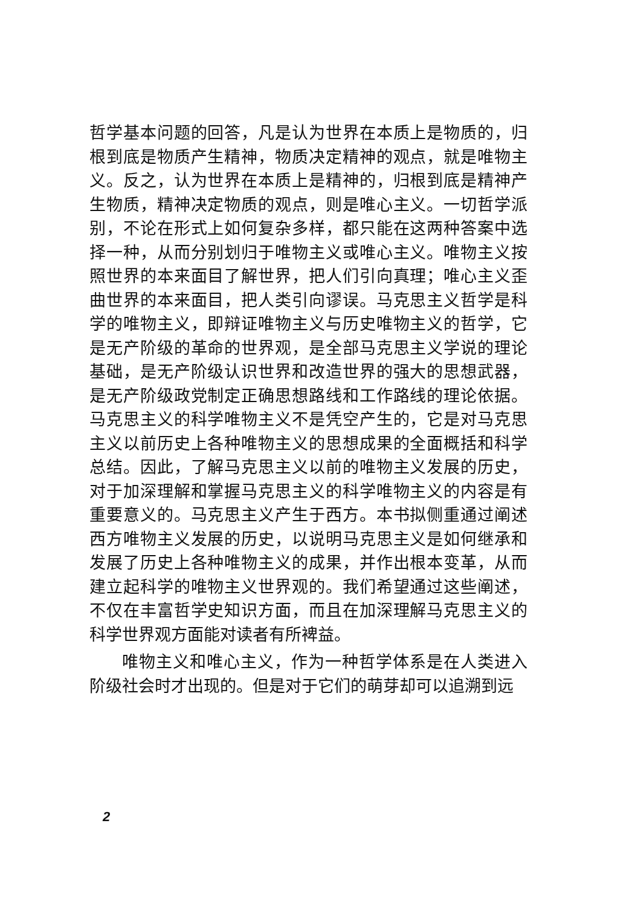哲学基本问题的回答，凡是认为世界在本质上是物质的，归根到底是物质产生精神，物质决定精神的观点，就是唯物主义。反之，认为世界在本质上是精神的，归根到底是精神产生物质，精神决定物质的观点，则是唯心主义。一切哲学派别，不论在形式上如何复杂多样，都只能在这两种答案中选择一种，从而分别划归于唯物主义或唯心主义。唯物主义按照世界的本来面目了解世界，把人们引向真理；唯心主义歪曲世界的本来面目，把人类引向谬误。马克思主义哲学是科学的唯物主义，即辩证唯物主义与历史唯物主义的哲学，它是无产阶级的革命的世界观，是全部马克思主义学说的理论基础，是无产阶级认识世界和改造世界的强大的思想武器，是无产阶级政党制定正确思想路线和工作路线的理论依据。马克思主义的科学唯物主义不是凭空产生的，它是对马克思主义以前历史上各种唯物主义的思想成果的全面概括和科学总结。因此，了解马克思主义以前的唯物主义发展的历史，对于加深理解和掌握马克思主义的科学唯物主义的内容是有重要意义的。马克思主义产生于西方。本书拟侧重通过阐述西方唯物主义发展的历史，以说明马克思主义是如何继承和发展了历史上各种唯物主义的成果，并作出根本变革，从而建立起科学的唯物主义世界观的。我们希望通过这些阐述，不仅在丰富哲学史知识方面，而且在加深理解马克思主义的科学世界观方面能对读者有所裨益。
唯物主义和唯心主义，作为一种哲学体系是在人类进入阶级社会时才出现的。但是对于它们的萌芽却可以追溯到远
2